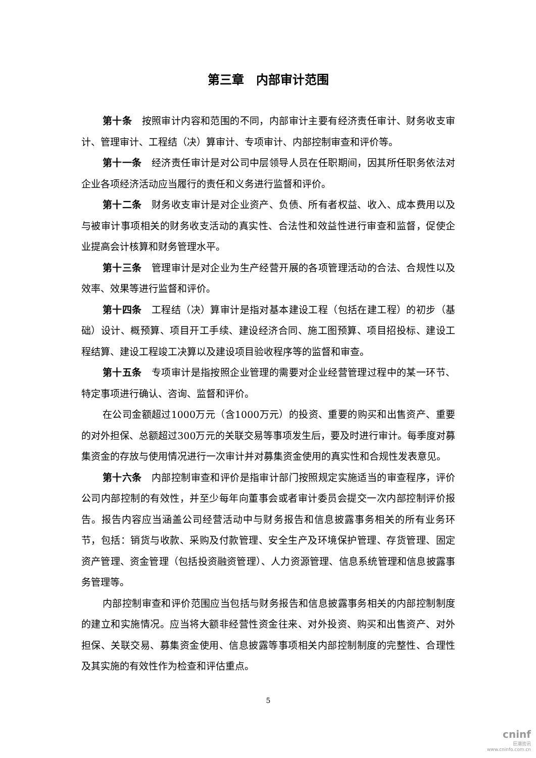第三章　内部审计范围
第十条　按照审计内容和范围的不同，内部审计主要有经济责任审计、财务收支审计、管理审计、工程结（决）算审计、专项审计、内部控制审查和评价等。
第十一条　经济责任审计是对公司中层领导人员在任职期间，因其所任职务依法对企业各项经济活动应当履行的责任和义务进行监督和评价。
第十二条　财务收支审计是对企业资产、负债、所有者权益、收入、成本费用以及与被审计事项相关的财务收支活动的真实性、合法性和效益性进行审查和监督，促使企业提高会计核算和财务管理水平。
第十三条　管理审计是对企业为生产经营开展的各项管理活动的合法、合规性以及效率、效果等进行监督和评价。
第十四条　工程结（决）算审计是指对基本建设工程（包括在建工程）的初步（基础）设计、概预算、项目开工手续、建设经济合同、施工图预算、项目招投标、建设工程结算、建设工程竣工决算以及建设项目验收程序等的监督和审查。
第十五条　专项审计是指按照企业管理的需要对企业经营管理过程中的某一环节、特定事项进行确认、咨询、监督和评价。
在公司金额超过1000万元（含1000万元）的投资、重要的购买和出售资产、重要的对外担保、总额超过300万元的关联交易等事项发生后，要及时进行审计。每季度对募集资金的存放与使用情况进行一次审计并对募集资金使用的真实性和合规性发表意见。
第十六条　内部控制审查和评价是指审计部门按照规定实施适当的审查程序，评价公司内部控制的有效性，并至少每年向董事会或者审计委员会提交一次内部控制评价报告。报告内容应当涵盖公司经营活动中与财务报告和信息披露事务相关的所有业务环节，包括：销货与收款、采购及付款管理、安全生产及环境保护管理、存货管理、固定资产管理、资金管理（包括投资融资管理）、人力资源管理、信息系统管理和信息披露事务管理等。
内部控制审查和评价范围应当包括与财务报告和信息披露事务相关的内部控制制度的建立和实施情况。应当将大额非经营性资金往来、对外投资、购买和出售资产、对外担保、关联交易、募集资金使用、信息披露等事项相关内部控制制度的完整性、合理性及其实施的有效性作为检查和评估重点。
5
cninf
巨潮资讯
www.cninfo.com.cn